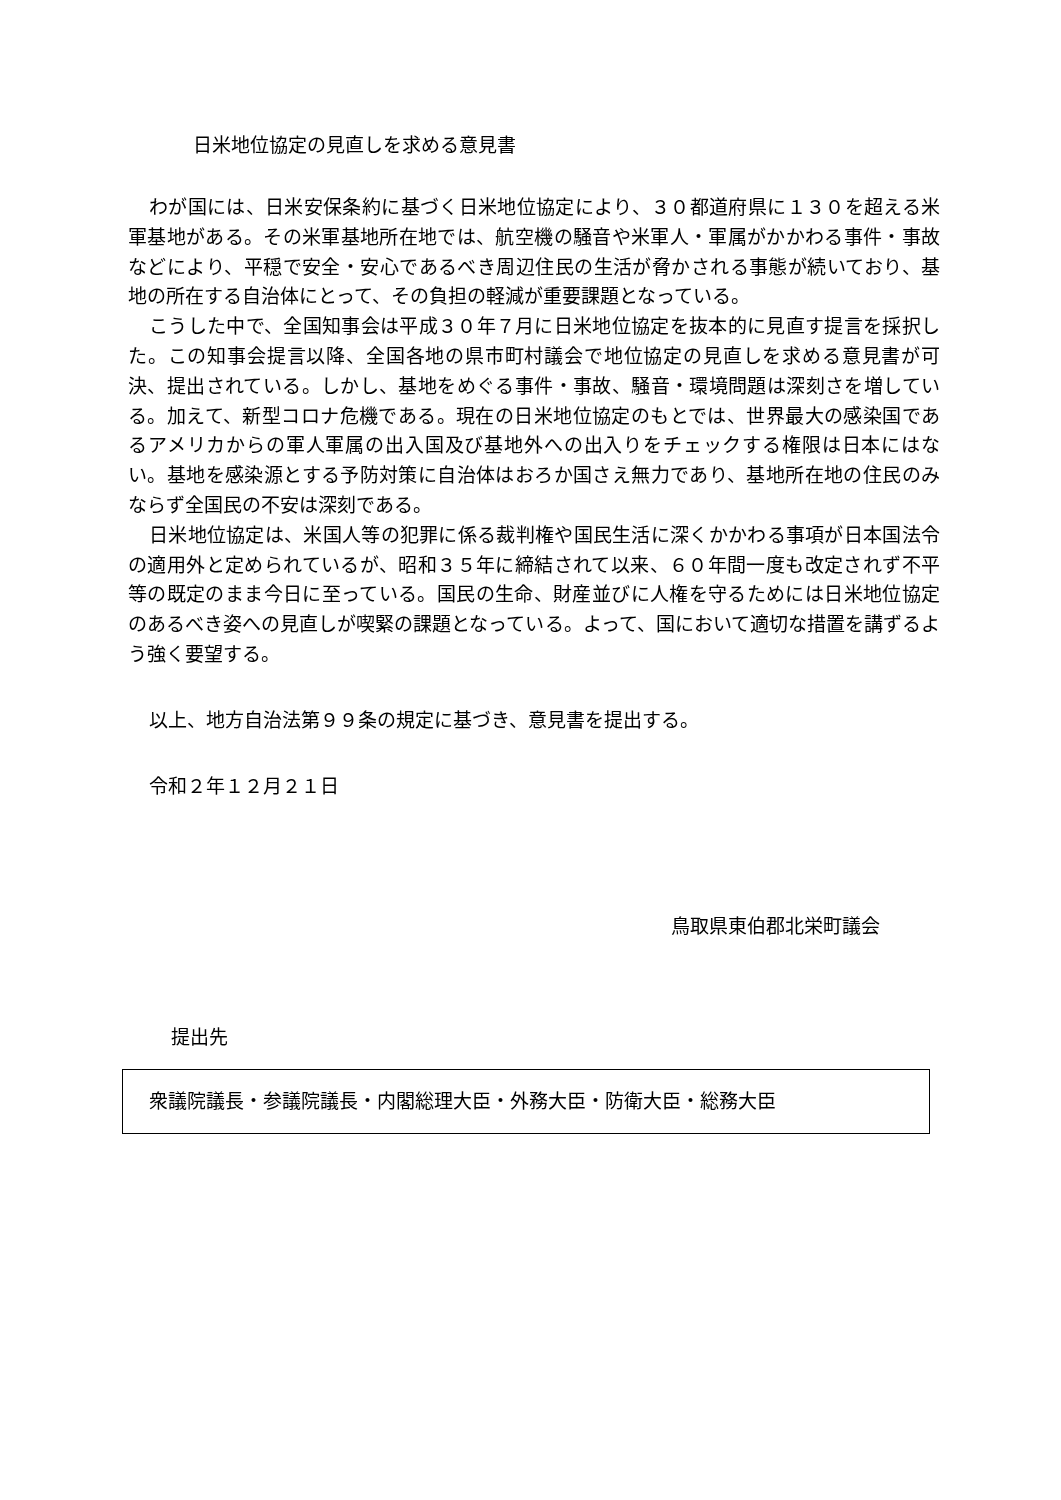日米地位協定の見直しを求める意見書
わが国には、日米安保条約に基づく日米地位協定により、３０都道府県に１３０を超える米軍基地がある。その米軍基地所在地では、航空機の騒音や米軍人・軍属がかかわる事件・事故などにより、平穏で安全・安心であるべき周辺住民の生活が脅かされる事態が続いており、基地の所在する自治体にとって、その負担の軽減が重要課題となっている。
こうした中で、全国知事会は平成３０年７月に日米地位協定を抜本的に見直す提言を採択した。この知事会提言以降、全国各地の県市町村議会で地位協定の見直しを求める意見書が可決、提出されている。しかし、基地をめぐる事件・事故、騒音・環境問題は深刻さを増している。加えて、新型コロナ危機である。現在の日米地位協定のもとでは、世界最大の感染国であるアメリカからの軍人軍属の出入国及び基地外への出入りをチェックする権限は日本にはない。基地を感染源とする予防対策に自治体はおろか国さえ無力であり、基地所在地の住民のみならず全国民の不安は深刻である。
日米地位協定は、米国人等の犯罪に係る裁判権や国民生活に深くかかわる事項が日本国法令の適用外と定められているが、昭和３５年に締結されて以来、６０年間一度も改定されず不平等の既定のまま今日に至っている。国民の生命、財産並びに人権を守るためには日米地位協定のあるべき姿への見直しが喫緊の課題となっている。よって、国において適切な措置を講ずるよう強く要望する。
以上、地方自治法第９９条の規定に基づき、意見書を提出する。
令和２年１２月２１日
鳥取県東伯郡北栄町議会
提出先
衆議院議長・参議院議長・内閣総理大臣・外務大臣・防衛大臣・総務大臣